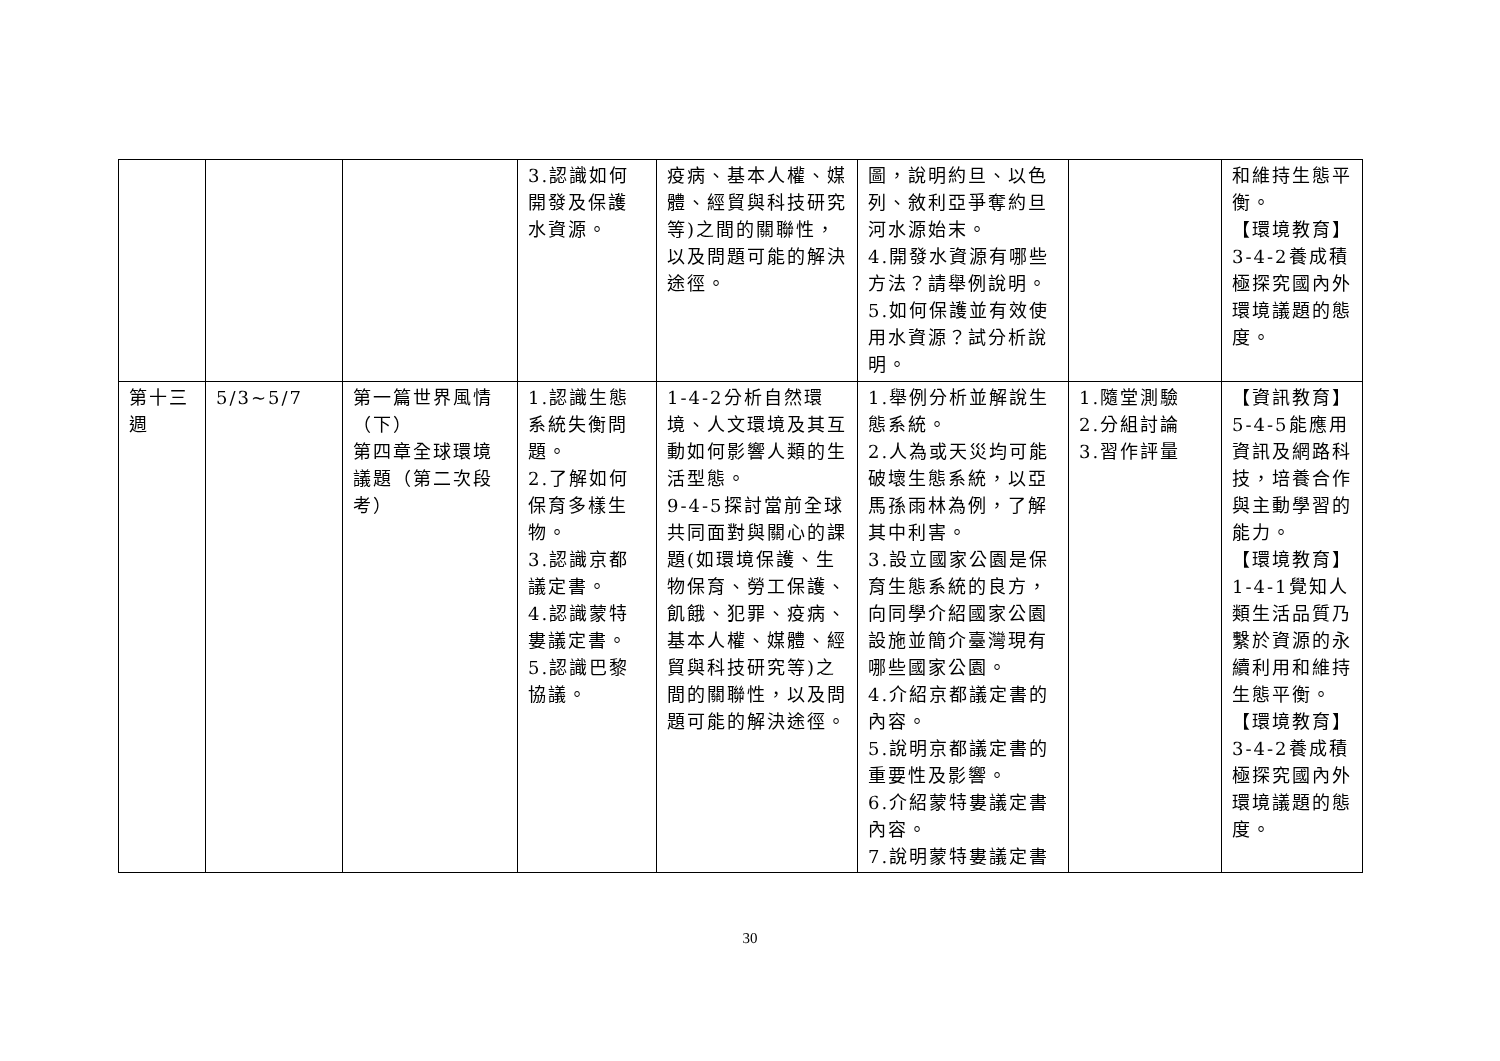| | | | 3.認識如何開發及保護水資源。 | 疫病、基本人權、媒體、經貿與科技研究等)之間的關聯性，以及問題可能的解決途徑。 | 圖，說明約旦、以色列、敘利亞爭奪約旦河水源始末。 4.開發水資源有哪些方法？請舉例說明。 5.如何保護並有效使用水資源？試分析說明。 | | 和維持生態平衡。 【環境教育】 3-4-2養成積極探究國內外環境議題的態度。 |
| 第十三週 | 5/3~5/7 | 第一篇世界風情（下） 第四章全球環境議題（第二次段考） | 1.認識生態系統失衡問題。 2.了解如何保育多樣生物。 3.認識京都議定書。 4.認識蒙特婁議定書。 5.認識巴黎協議。 | 1-4-2分析自然環境、人文環境及其互動如何影響人類的生活型態。 9-4-5探討當前全球共同面對與關心的課題(如環境保護、生物保育、勞工保護、飢餓、犯罪、疫病、基本人權、媒體、經貿與科技研究等)之間的關聯性，以及問題可能的解決途徑。 | 1.舉例分析並解說生態系統。 2.人為或天災均可能破壞生態系統，以亞馬孫雨林為例，了解其中利害。 3.設立國家公園是保育生態系統的良方，向同學介紹國家公園設施並簡介臺灣現有哪些國家公園。 4.介紹京都議定書的內容。 5.說明京都議定書的重要性及影響。 6.介紹蒙特婁議定書內容。 7.說明蒙特婁議定書 | 1.隨堂測驗 2.分組討論 3.習作評量 | 【資訊教育】 5-4-5能應用資訊及網路科技，培養合作與主動學習的能力。 【環境教育】 1-4-1覺知人類生活品質乃繫於資源的永續利用和維持生態平衡。 【環境教育】 3-4-2養成積極探究國內外環境議題的態度。 |
30